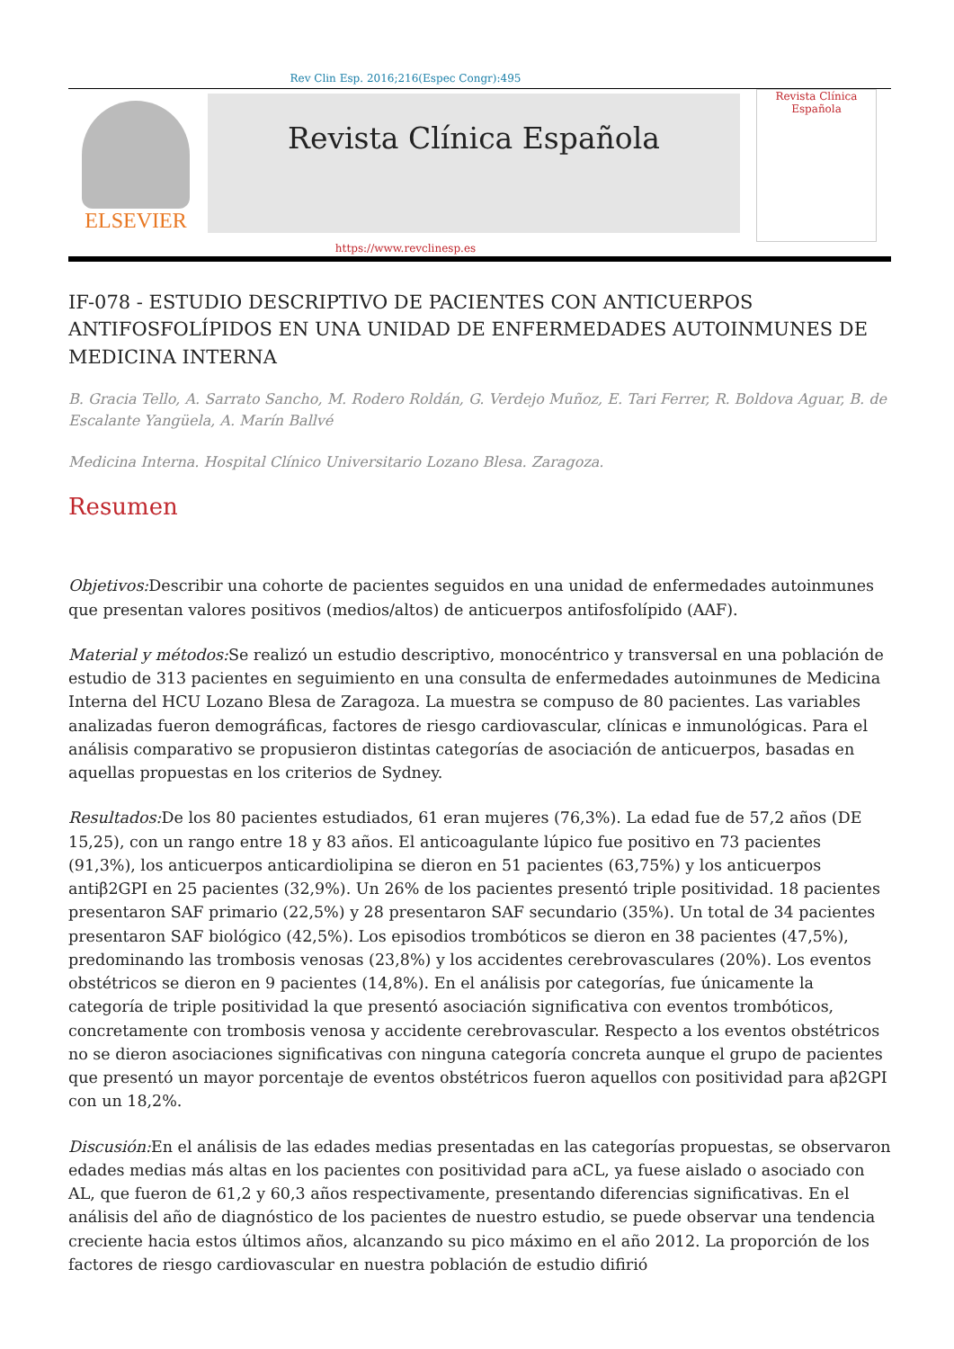Rev Clin Esp. 2016;216(Espec Congr):495
ELSEVIER
Revista Clínica Española
Revista Clínica
Española
https://www.revclinesp.es
IF-078 - ESTUDIO DESCRIPTIVO DE PACIENTES CON ANTICUERPOS ANTIFOSFOLÍPIDOS EN UNA UNIDAD DE ENFERMEDADES AUTOINMUNES DE MEDICINA INTERNA
B. Gracia Tello, A. Sarrato Sancho, M. Rodero Roldán, G. Verdejo Muñoz, E. Tari Ferrer, R. Boldova Aguar, B. de Escalante Yangüela, A. Marín Ballvé
Medicina Interna. Hospital Clínico Universitario Lozano Blesa. Zaragoza.
Resumen
Objetivos: Describir una cohorte de pacientes seguidos en una unidad de enfermedades autoinmunes que presentan valores positivos (medios/altos) de anticuerpos antifosfolípido (AAF).
Material y métodos: Se realizó un estudio descriptivo, monocéntrico y transversal en una población de estudio de 313 pacientes en seguimiento en una consulta de enfermedades autoinmunes de Medicina Interna del HCU Lozano Blesa de Zaragoza. La muestra se compuso de 80 pacientes. Las variables analizadas fueron demográficas, factores de riesgo cardiovascular, clínicas e inmunológicas. Para el análisis comparativo se propusieron distintas categorías de asociación de anticuerpos, basadas en aquellas propuestas en los criterios de Sydney.
Resultados: De los 80 pacientes estudiados, 61 eran mujeres (76,3%). La edad fue de 57,2 años (DE 15,25), con un rango entre 18 y 83 años. El anticoagulante lúpico fue positivo en 73 pacientes (91,3%), los anticuerpos anticardiolipina se dieron en 51 pacientes (63,75%) y los anticuerpos antiβ2GPI en 25 pacientes (32,9%). Un 26% de los pacientes presentó triple positividad. 18 pacientes presentaron SAF primario (22,5%) y 28 presentaron SAF secundario (35%). Un total de 34 pacientes presentaron SAF biológico (42,5%). Los episodios trombóticos se dieron en 38 pacientes (47,5%), predominando las trombosis venosas (23,8%) y los accidentes cerebrovasculares (20%). Los eventos obstétricos se dieron en 9 pacientes (14,8%). En el análisis por categorías, fue únicamente la categoría de triple positividad la que presentó asociación significativa con eventos trombóticos, concretamente con trombosis venosa y accidente cerebrovascular. Respecto a los eventos obstétricos no se dieron asociaciones significativas con ninguna categoría concreta aunque el grupo de pacientes que presentó un mayor porcentaje de eventos obstétricos fueron aquellos con positividad para aβ2GPI con un 18,2%.
Discusión: En el análisis de las edades medias presentadas en las categorías propuestas, se observaron edades medias más altas en los pacientes con positividad para aCL, ya fuese aislado o asociado con AL, que fueron de 61,2 y 60,3 años respectivamente, presentando diferencias significativas. En el análisis del año de diagnóstico de los pacientes de nuestro estudio, se puede observar una tendencia creciente hacia estos últimos años, alcanzando su pico máximo en el año 2012. La proporción de los factores de riesgo cardiovascular en nuestra población de estudio difirió